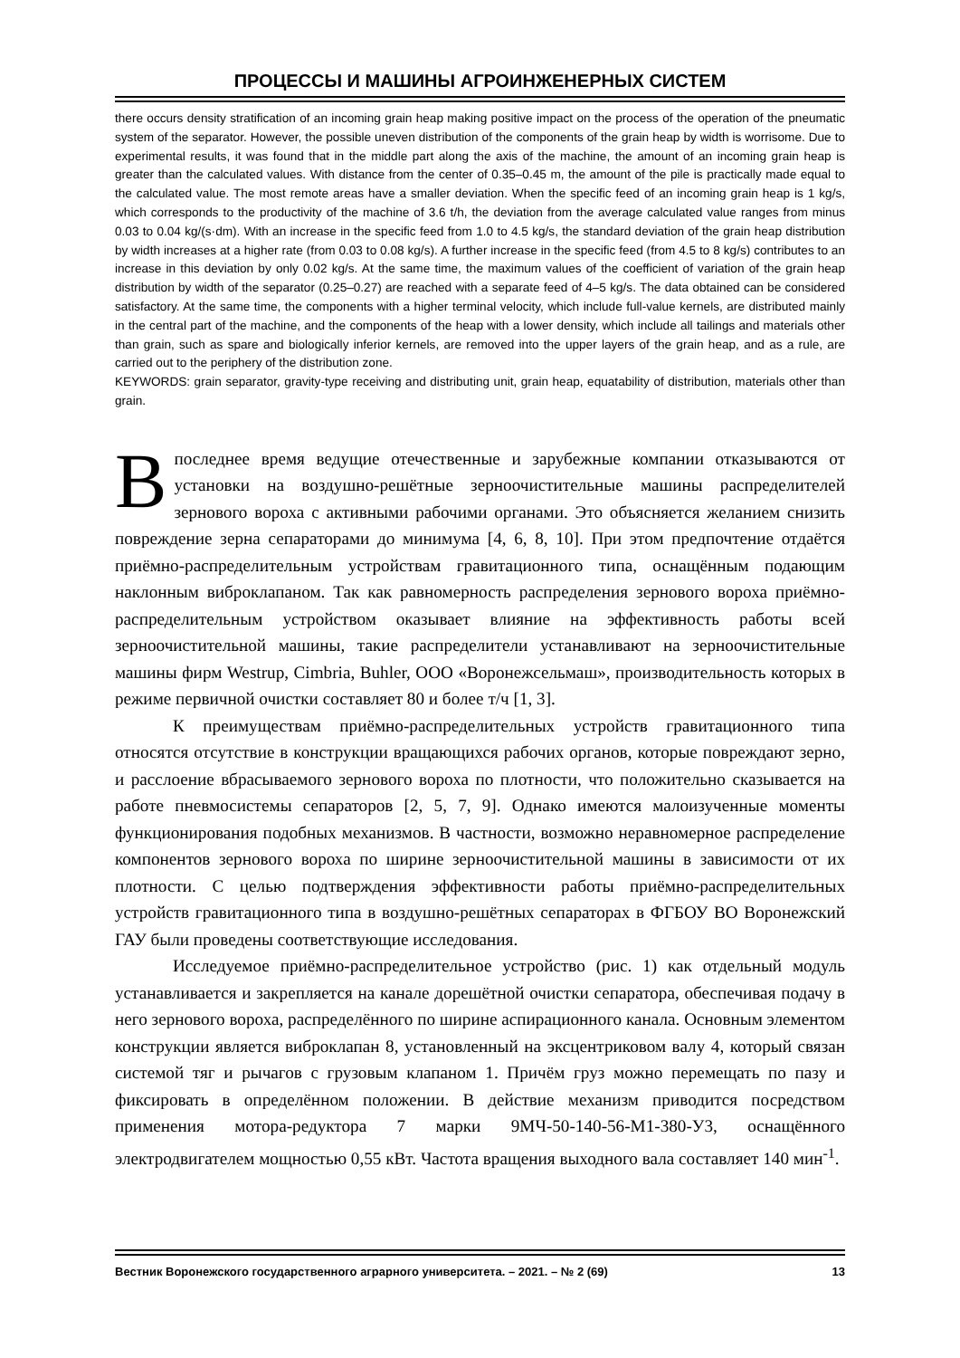ПРОЦЕССЫ И МАШИНЫ АГРОИНЖЕНЕРНЫХ СИСТЕМ
there occurs density stratification of an incoming grain heap making positive impact on the process of the operation of the pneumatic system of the separator. However, the possible uneven distribution of the components of the grain heap by width is worrisome. Due to experimental results, it was found that in the middle part along the axis of the machine, the amount of an incoming grain heap is greater than the calculated values. With distance from the center of 0.35–0.45 m, the amount of the pile is practically made equal to the calculated value. The most remote areas have a smaller deviation. When the specific feed of an incoming grain heap is 1 kg/s, which corresponds to the productivity of the machine of 3.6 t/h, the deviation from the average calculated value ranges from minus 0.03 to 0.04 kg/(s·dm). With an increase in the specific feed from 1.0 to 4.5 kg/s, the standard deviation of the grain heap distribution by width increases at a higher rate (from 0.03 to 0.08 kg/s). A further increase in the specific feed (from 4.5 to 8 kg/s) contributes to an increase in this deviation by only 0.02 kg/s. At the same time, the maximum values of the coefficient of variation of the grain heap distribution by width of the separator (0.25–0.27) are reached with a separate feed of 4–5 kg/s. The data obtained can be considered satisfactory. At the same time, the components with a higher terminal velocity, which include full-value kernels, are distributed mainly in the central part of the machine, and the components of the heap with a lower density, which include all tailings and materials other than grain, such as spare and biologically inferior kernels, are removed into the upper layers of the grain heap, and as a rule, are carried out to the periphery of the distribution zone.
KEYWORDS: grain separator, gravity-type receiving and distributing unit, grain heap, equatability of distribution, materials other than grain.
В последнее время ведущие отечественные и зарубежные компании отказываются от установки на воздушно-решётные зерноочистительные машины распределителей зернового вороха с активными рабочими органами. Это объясняется желанием снизить повреждение зерна сепараторами до минимума [4, 6, 8, 10]. При этом предпочтение отдаётся приёмно-распределительным устройствам гравитационного типа, оснащённым подающим наклонным виброклапаном. Так как равномерность распределения зернового вороха приёмно-распределительным устройством оказывает влияние на эффективность работы всей зерноочистительной машины, такие распределители устанавливают на зерноочистительные машины фирм Westrup, Cimbria, Buhler, ООО «Воронежсельмаш», производительность которых в режиме первичной очистки составляет 80 и более т/ч [1, 3].
К преимуществам приёмно-распределительных устройств гравитационного типа относятся отсутствие в конструкции вращающихся рабочих органов, которые повреждают зерно, и расслоение вбрасываемого зернового вороха по плотности, что положительно сказывается на работе пневмосистемы сепараторов [2, 5, 7, 9]. Однако имеются малоизученные моменты функционирования подобных механизмов. В частности, возможно неравномерное распределение компонентов зернового вороха по ширине зерноочистительной машины в зависимости от их плотности. С целью подтверждения эффективности работы приёмно-распределительных устройств гравитационного типа в воздушно-решётных сепараторах в ФГБОУ ВО Воронежский ГАУ были проведены соответствующие исследования.
Исследуемое приёмно-распределительное устройство (рис. 1) как отдельный модуль устанавливается и закрепляется на канале дорешётной очистки сепаратора, обеспечивая подачу в него зернового вороха, распределённого по ширине аспирационного канала. Основным элементом конструкции является виброклапан 8, установленный на эксцентриковом валу 4, который связан системой тяг и рычагов с грузовым клапаном 1. Причём груз можно перемещать по пазу и фиксировать в определённом положении. В действие механизм приводится посредством применения мотора-редуктора 7 марки 9МЧ-50-140-56-М1-380-У3, оснащённого электродвигателем мощностью 0,55 кВт. Частота вращения выходного вала составляет 140 мин<sup>-1</sup>.
Вестник Воронежского государственного аграрного университета. – 2021. – № 2 (69) 13